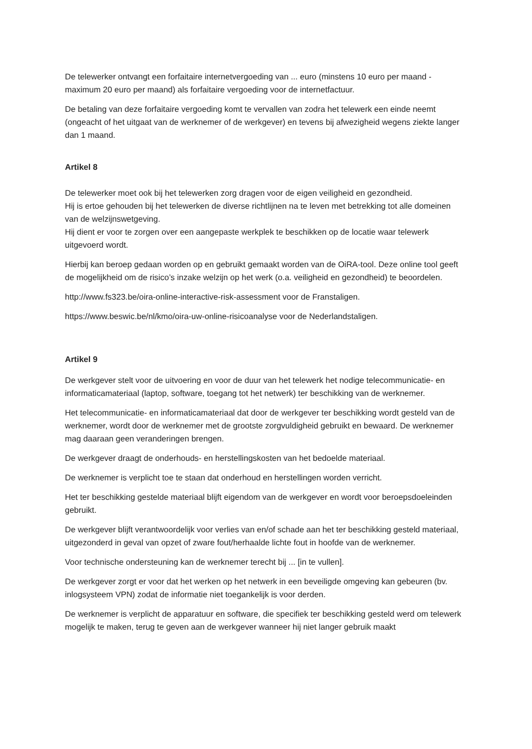De telewerker ontvangt een forfaitaire internetvergoeding van ... euro (minstens 10 euro per maand - maximum 20 euro per maand) als forfaitaire vergoeding voor de internetfactuur.
De betaling van deze forfaitaire vergoeding komt te vervallen van zodra het telewerk een einde neemt (ongeacht of het uitgaat van de werknemer of de werkgever) en tevens bij afwezigheid wegens ziekte langer dan 1 maand.
Artikel 8
De telewerker moet ook bij het telewerken zorg dragen voor de eigen veiligheid en gezondheid.
Hij is ertoe gehouden bij het telewerken de diverse richtlijnen na te leven met betrekking tot alle domeinen van de welzijnswetgeving.
Hij dient er voor te zorgen over een aangepaste werkplek te beschikken op de locatie waar telewerk uitgevoerd wordt.
Hierbij kan beroep gedaan worden op en gebruikt gemaakt worden van de OiRA-tool. Deze online tool geeft de mogelijkheid om de risico’s inzake welzijn op het werk (o.a. veiligheid en gezondheid) te beoordelen.
http://www.fs323.be/oira-online-interactive-risk-assessment voor de Franstaligen.
https://www.beswic.be/nl/kmo/oira-uw-online-risicoanalyse voor de Nederlandstaligen.
Artikel 9
De werkgever stelt voor de uitvoering en voor de duur van het telewerk het nodige telecommunicatie- en informaticamateriaal (laptop, software, toegang tot het netwerk) ter beschikking van de werknemer.
Het telecommunicatie- en informaticamateriaal dat door de werkgever ter beschikking wordt gesteld van de werknemer, wordt door de werknemer met de grootste zorgvuldigheid gebruikt en bewaard. De werknemer mag daaraan geen veranderingen brengen.
De werkgever draagt de onderhouds- en herstellingskosten van het bedoelde materiaal.
De werknemer is verplicht toe te staan dat onderhoud en herstellingen worden verricht.
Het ter beschikking gestelde materiaal blijft eigendom van de werkgever en wordt voor beroepsdoeleinden gebruikt.
De werkgever blijft verantwoordelijk voor verlies van en/of schade aan het ter beschikking gesteld materiaal, uitgezonderd in geval van opzet of zware fout/herhaalde lichte fout in hoofde van de werknemer.
Voor technische ondersteuning kan de werknemer terecht bij ... [in te vullen].
De werkgever zorgt er voor dat het werken op het netwerk in een beveiligde omgeving kan gebeuren (bv. inlogsysteem VPN) zodat de informatie niet toegankelijk is voor derden.
De werknemer is verplicht de apparatuur en software, die specifiek ter beschikking gesteld werd om telewerk mogelijk te maken, terug te geven aan de werkgever wanneer hij niet langer gebruik maakt